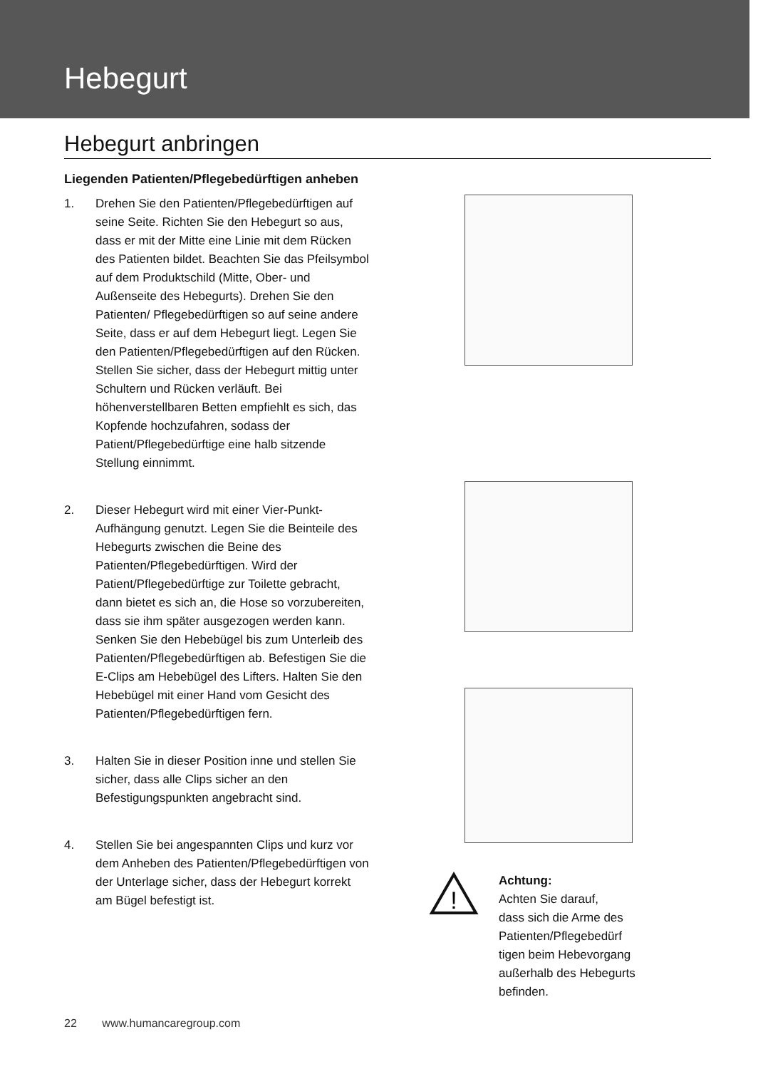Hebegurt
Hebegurt anbringen
Liegenden Patienten/Pflegebedürftigen anheben
1. Drehen Sie den Patienten/Pflegebedürfti­gen auf seine Seite. Richten Sie den Hebe­gurt so aus, dass er mit der Mitte eine Linie mit dem Rücken des Patienten bildet. Beachten Sie das Pfeilsymbol auf dem Pro­duktschild (Mitte, Ober- und Außenseite des Hebegurts). Drehen Sie den Patienten/ Pflegebedürftigen so auf seine andere Seite, dass er auf dem Hebegurt liegt. Legen Sie den Patienten/Pflegebedürftigen auf den Rücken. Stellen Sie sicher, dass der Hebegurt mittig unter Schultern und Rücken verläuft. Bei höhenverstellbaren Betten empfiehlt es sich, das Kopfende hochzufahren, sodass der Patient/Pflege­bedürftige eine halb sitzende Stellung einnimmt.
2. Dieser Hebegurt wird mit einer Vier-Punkt-Aufhängung genutzt. Legen Sie die Beinteile des Hebegurts zwischen die Beine des Patienten/Pflegebedürftigen. Wird der Patient/Pflegebedürftige zur Toilette gebracht, dann bietet es sich an, die Hose so vorzubereiten, dass sie ihm später ausgezogen werden kann. Senken Sie den Hebebügel bis zum Unterleib des Patienten/Pflegebedürftigen ab. Befestigen Sie die E-Clips am Hebebügel des Lifters. Halten Sie den Hebebügel mit einer Hand vom Gesicht des Patienten/Pflegebedürf­tigen fern.
3. Halten Sie in dieser Position inne und stel­len Sie sicher, dass alle Clips sicher an den Befestigungspunkten angebracht sind.
4. Stellen Sie bei angespannten Clips und kurz vor dem Anheben des Patienten/Pflege­bedürftigen von der Unterlage sicher, dass der Hebegurt korrekt am Bügel befestigt ist.
!
Achtung:
Achten Sie darauf,
dass sich die Arme des
Patienten/Pflegebedürf­
tigen beim Hebevorgang
außerhalb des Hebegurts
befinden.
22 www.humancaregroup.com